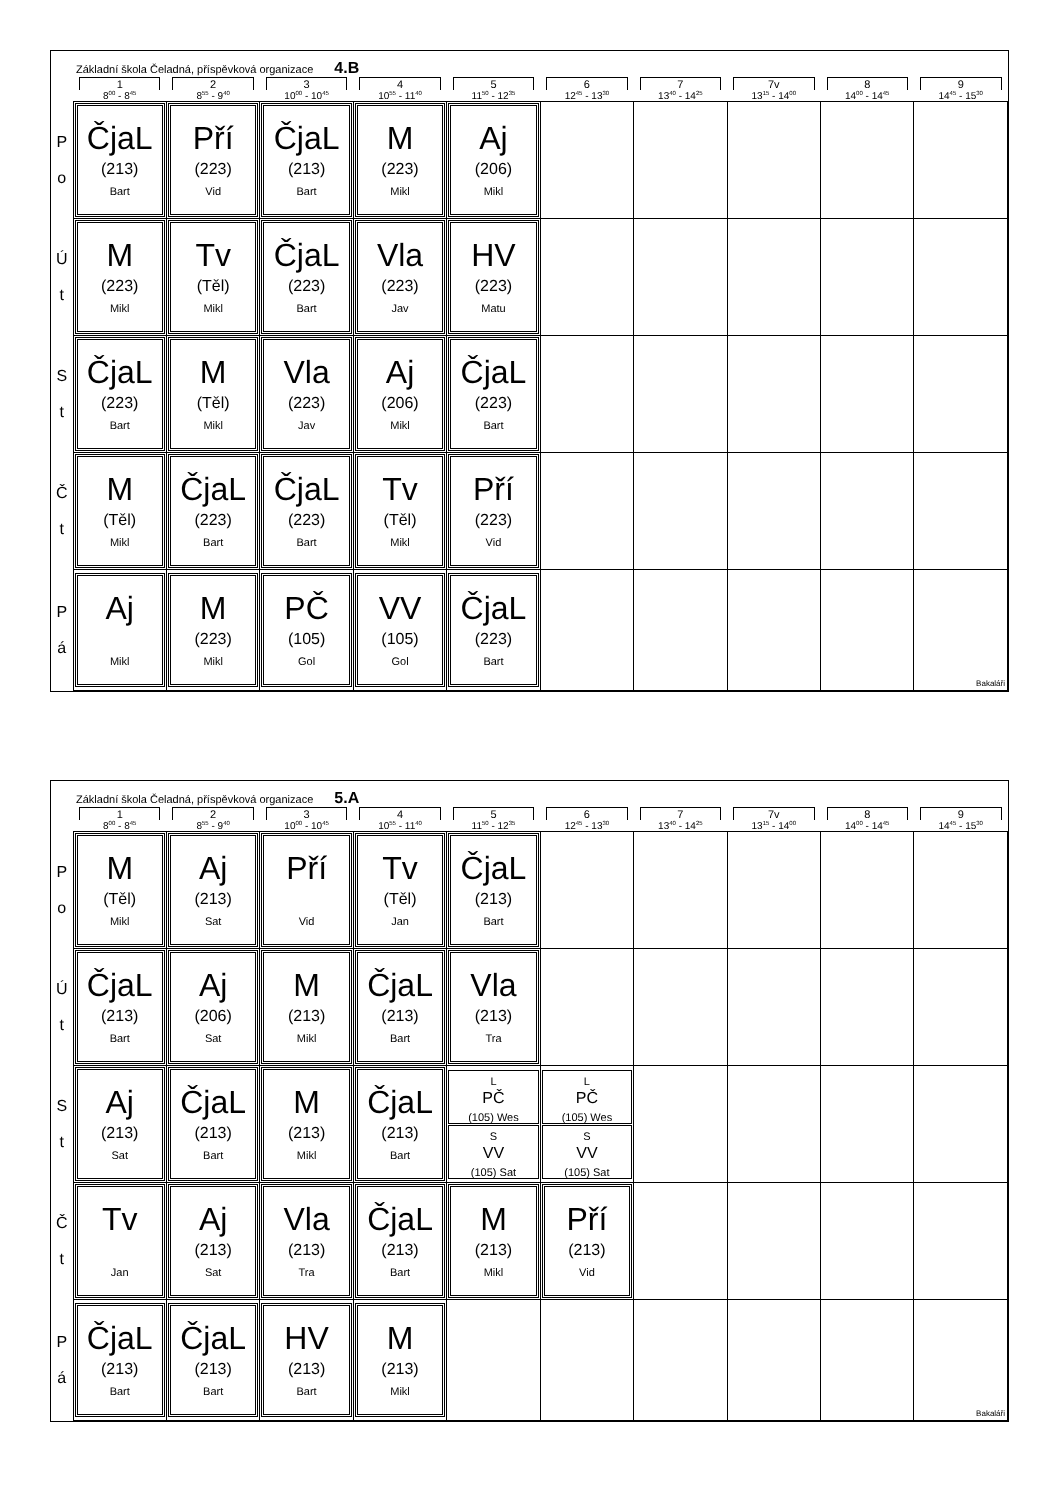Základní škola Čeladná, příspěvková organizace 4.B
| | 1 8<sup>00</sup> - 8<sup>45</sup> | 2 8<sup>55</sup> - 9<sup>40</sup> | 3 10<sup>00</sup> - 10<sup>45</sup> | 4 10<sup>55</sup> - 11<sup>40</sup> | 5 11<sup>50</sup> - 12<sup>35</sup> | 6 12<sup>45</sup> - 13<sup>30</sup> | 7 13<sup>40</sup> - 14<sup>25</sup> | 7v 13<sup>15</sup> - 14<sup>00</sup> | 8 14<sup>00</sup> - 14<sup>45</sup> | 9 14<sup>45</sup> - 15<sup>30</sup> |
| --- | --- | --- | --- | --- | --- | --- | --- | --- | --- | --- |
| P o | ČjaL (213) Bart | Pří (223) Vid | ČjaL (213) Bart | M (223) Mikl | Aj (206) Mikl | | | | | |
| Ú t | M (223) Mikl | Tv (Těl) Mikl | ČjaL (223) Bart | Vla (223) Jav | HV (223) Matu | | | | | |
| S t | ČjaL (223) Bart | M (Těl) Mikl | Vla (223) Jav | Aj (206) Mikl | ČjaL (223) Bart | | | | | |
| Č t | M (Těl) Mikl | ČjaL (223) Bart | ČjaL (223) Bart | Tv (Těl) Mikl | Pří (223) Vid | | | | | |
| P á | Aj Mikl | M (223) Mikl | PČ (105) Gol | VV (105) Gol | ČjaL (223) Bart | | | | | Bakaláři |
Základní škola Čeladná, příspěvková organizace 5.A
| | 1 8<sup>00</sup> - 8<sup>45</sup> | 2 8<sup>55</sup> - 9<sup>40</sup> | 3 10<sup>00</sup> - 10<sup>45</sup> | 4 10<sup>55</sup> - 11<sup>40</sup> | 5 11<sup>50</sup> - 12<sup>35</sup> | 6 12<sup>45</sup> - 13<sup>30</sup> | 7 13<sup>40</sup> - 14<sup>25</sup> | 7v 13<sup>15</sup> - 14<sup>00</sup> | 8 14<sup>00</sup> - 14<sup>45</sup> | 9 14<sup>45</sup> - 15<sup>30</sup> |
| --- | --- | --- | --- | --- | --- | --- | --- | --- | --- | --- |
| P o | M (Těl) Mikl | Aj (213) Sat | Pří Vid | Tv (Těl) Jan | ČjaL (213) Bart | | | | | |
| Ú t | ČjaL (213) Bart | Aj (206) Sat | M (213) Mikl | ČjaL (213) Bart | Vla (213) Tra | | | | | |
| S t | Aj (213) Sat | ČjaL (213) Bart | M (213) Mikl | ČjaL (213) Bart | L PČ (105) Wes S VV (105) Sat | L PČ (105) Wes S VV (105) Sat | | | | |
| Č t | Tv Jan | Aj (213) Sat | Vla (213) Tra | ČjaL (213) Bart | M (213) Mikl | Pří (213) Vid | | | | |
| P á | ČjaL (213) Bart | ČjaL (213) Bart | HV (213) Bart | M (213) Mikl | | | | | | Bakaláři |